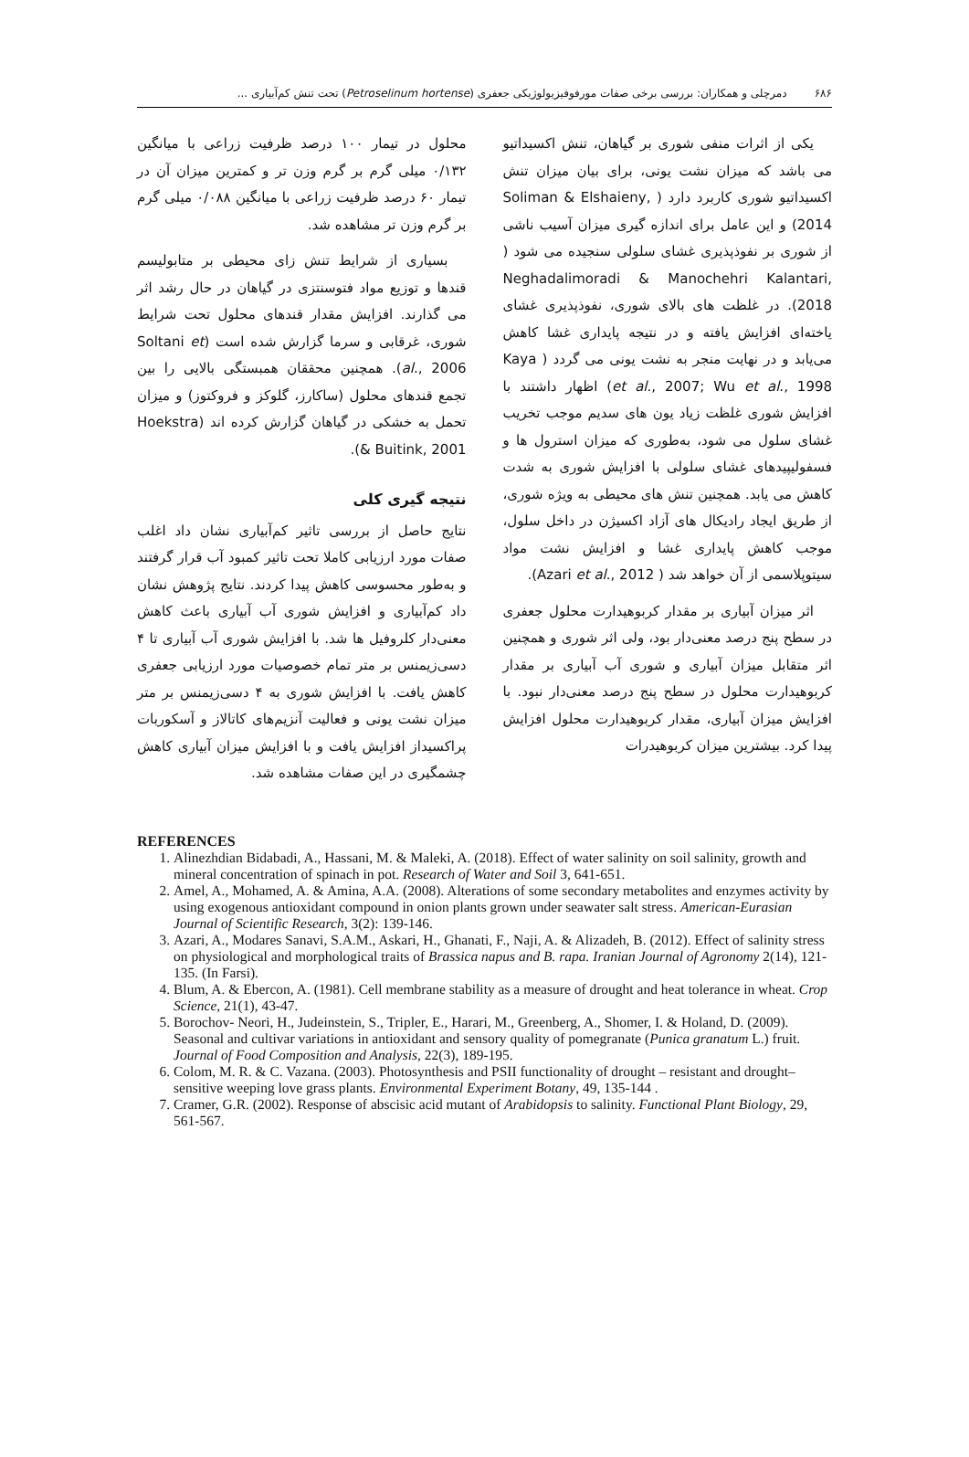۶۸۶ دمرچلی و همکاران: بررسی برخی صفات مورفوفیزیولوژیکی جعفری (Petroselinum hortense) تحت تنش کم‌آبیاری ...
یکی از اثرات منفی شوری بر گیاهان، تنش اکسیداتیو می باشد که میزان نشت یونی، برای بیان میزان تنش اکسیداتیو شوری کاربرد دارد ( Soliman & Elshaieny, 2014) و این عامل برای اندازه گیری میزان آسیب ناشی از شوری بر نفوذپذیری غشای سلولی سنجیده می شود ( Neghadalimoradi & Manochehri Kalantari, 2018). در غلظت های بالای شوری، نفوذپذیری غشای یاخته‌ای افزایش یافته و در نتیجه پایداری غشا کاهش می‌یابد و در نهایت منجر به نشت یونی می گردد ( Kaya et al., 2007; Wu et al., 1998) اظهار داشتند با افزایش شوری غلظت زیاد یون های سدیم موجب تخریب غشای سلول می شود، به‌طوری که میزان استرول ها و فسفولیپیدهای غشای سلولی با افزایش شوری به شدت کاهش می یابد. همچنین تنش های محیطی به ویژه شوری، از طریق ایجاد رادیکال های آزاد اکسیژن در داخل سلول، موجب کاهش پایداری غشا و افزایش نشت مواد سیتوپلاسمی از آن خواهد شد ( Azari et al., 2012).
اثر میزان آبیاری بر مقدار کربوهیدارت محلول جعفری در سطح پنج درصد معنی‌دار بود، ولی اثر شوری و همچنین اثر متقابل میزان آبیاری و شوری آب آبیاری بر مقدار کربوهیدارت محلول در سطح پنج درصد معنی‌دار نبود. با افزایش میزان آبیاری، مقدار کربوهیدارت محلول افزایش پیدا کرد. بیشترین میزان کربوهیدرات
محلول در تیمار ۱۰۰ درصد ظرفیت زراعی با میانگین ۰/۱۳۲ میلی گرم بر گرم وزن تر و کمترین میزان آن در تیمار ۶۰ درصد ظرفیت زراعی با میانگین ۰/۰۸۸ میلی گرم بر گرم وزن تر مشاهده شد.
بسیاری از شرایط تنش زای محیطی بر متابولیسم قندها و توزیع مواد فتوسنتزی در گیاهان در حال رشد اثر می گذارند. افزایش مقدار قندهای محلول تحت شرایط شوری، غرقابی و سرما گزارش شده است (Soltani et al., 2006). همچنین محققان همبستگی بالایی را بین تجمع قندهای محلول (ساکارز، گلوکز و فروکتوز) و میزان تحمل به خشکی در گیاهان گزارش کرده اند (Hoekstra & Buitink, 2001).
نتیجه گیری کلی
نتایج حاصل از بررسی تاثیر کم‌آبیاری نشان داد اغلب صفات مورد ارزیابی کاملا تحت تاثیر کمبود آب قرار گرفتند و به‌طور محسوسی کاهش پیدا کردند. نتایج پژوهش نشان داد کم‌آبیاری و افزایش شوری آب آبیاری باعث کاهش معنی‌دار کلروفیل ها شد. با افزایش شوری آب آبیاری تا ۴ دسی‌زیمنس بر متر تمام خصوصیات مورد ارزیابی جعفری کاهش یافت. با افزایش شوری به ۴ دسی‌زیمنس بر متر میزان نشت یونی و فعالیت آنزیم‌های کاتالاز و آسکوربات پراکسیداز افزایش یافت و با افزایش میزان آبیاری کاهش چشمگیری در این صفات مشاهده شد.
REFERENCES
1. Alinezhdian Bidabadi, A., Hassani, M. & Maleki, A. (2018). Effect of water salinity on soil salinity, growth and mineral concentration of spinach in pot. Research of Water and Soil 3, 641-651.
2. Amel, A., Mohamed, A. & Amina, A.A. (2008). Alterations of some secondary metabolites and enzymes activity by using exogenous antioxidant compound in onion plants grown under seawater salt stress. American-Eurasian Journal of Scientific Research, 3(2): 139-146.
3. Azari, A., Modares Sanavi, S.A.M., Askari, H., Ghanati, F., Naji, A. & Alizadeh, B. (2012). Effect of salinity stress on physiological and morphological traits of Brassica napus and B. rapa. Iranian Journal of Agronomy 2(14), 121-135. (In Farsi).
4. Blum, A. & Ebercon, A. (1981). Cell membrane stability as a measure of drought and heat tolerance in wheat. Crop Science, 21(1), 43-47.
5. Borochov- Neori, H., Judeinstein, S., Tripler, E., Harari, M., Greenberg, A., Shomer, I. & Holand, D. (2009). Seasonal and cultivar variations in antioxidant and sensory quality of pomegranate (Punica granatum L.) fruit. Journal of Food Composition and Analysis, 22(3), 189-195.
6. Colom, M. R. & C. Vazana. (2003). Photosynthesis and PSII functionality of drought – resistant and drought–sensitive weeping love grass plants. Environmental Experiment Botany, 49, 135-144 .
7. Cramer, G.R. (2002). Response of abscisic acid mutant of Arabidopsis to salinity. Functional Plant Biology, 29, 561-567.